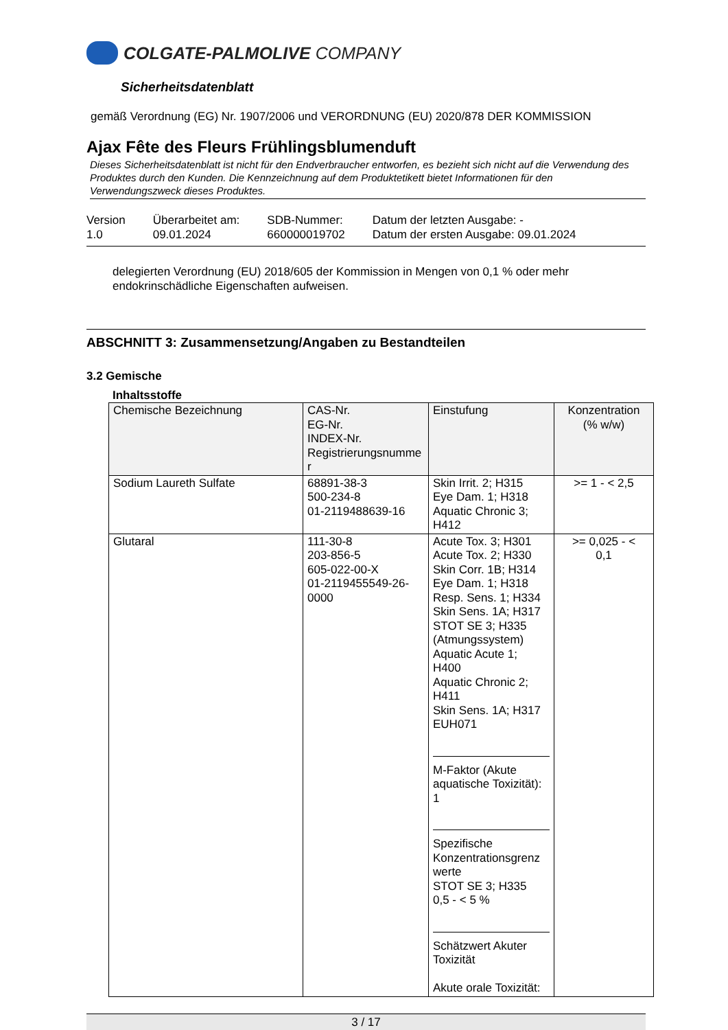COLGATE-PALMOLIVE COMPANY
Sicherheitsdatenblatt
gemäß Verordnung (EG) Nr. 1907/2006 und VERORDNUNG (EU) 2020/878 DER KOMMISSION
Ajax Fête des Fleurs Frühlingsblumenduft
Dieses Sicherheitsdatenblatt ist nicht für den Endverbraucher entworfen, es bezieht sich nicht auf die Verwendung des Produktes durch den Kunden. Die Kennzeichnung auf dem Produktetikett bietet Informationen für den Verwendungszweck dieses Produktes.
Version
1.0
Überarbeitet am:
09.01.2024
SDB-Nummer:
660000019702
Datum der letzten Ausgabe: -
Datum der ersten Ausgabe: 09.01.2024
delegierten Verordnung (EU) 2018/605 der Kommission in Mengen von 0,1 % oder mehr endokrinschädliche Eigenschaften aufweisen.
ABSCHNITT 3: Zusammensetzung/Angaben zu Bestandteilen
3.2 Gemische
Inhaltsstoffe
| Chemische Bezeichnung | CAS-Nr. EG-Nr. INDEX-Nr. Registrierungsnumme r | Einstufung | Konzentration (% w/w) |
| --- | --- | --- | --- |
| Sodium Laureth Sulfate | 68891-38-3 500-234-8 01-2119488639-16 | Skin Irrit. 2; H315 Eye Dam. 1; H318 Aquatic Chronic 3; H412 | >= 1 - < 2,5 |
| Glutaral | 111-30-8 203-856-5 605-022-00-X 01-2119455549-26- 0000 | Acute Tox. 3; H301 Acute Tox. 2; H330 Skin Corr. 1B; H314 Eye Dam. 1; H318 Resp. Sens. 1; H334 Skin Sens. 1A; H317 STOT SE 3; H335 (Atmungssystem) Aquatic Acute 1; H400 Aquatic Chronic 2; H411 Skin Sens. 1A; H317 EUH071 M-Faktor (Akute aquatische Toxizität): 1 Spezifische Konzentrationsgrenz werte STOT SE 3; H335 0,5 - < 5 % Schätzwert Akuter Toxizität Akute orale Toxizität: | >= 0,025 - < 0,1 |
3 / 17